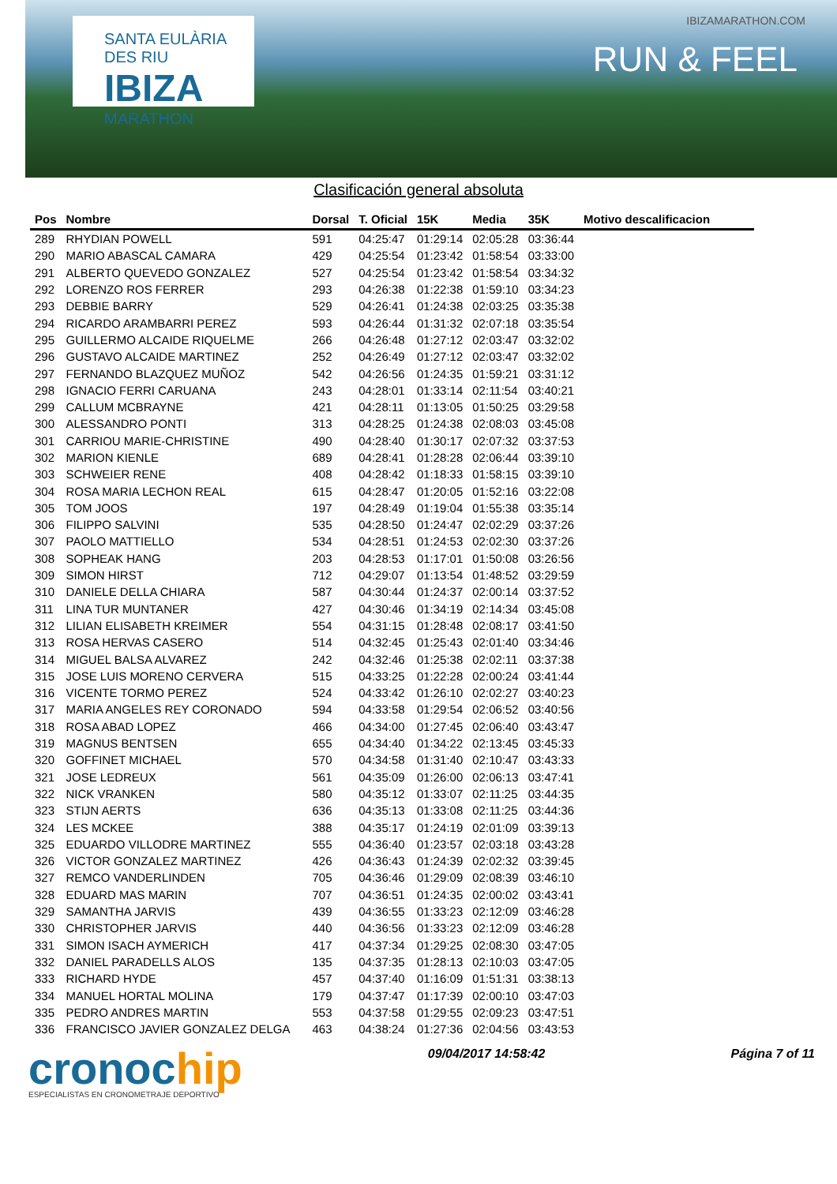SANTA EULÀRIA DES RIU
IBIZA
MARATHON
IBIZAMARATHON.COM
RUN & FEEL
Clasificación general absoluta
| Pos | Nombre | Dorsal | T. Oficial | 15K | Media | 35K | Motivo descalificacion |
| --- | --- | --- | --- | --- | --- | --- | --- |
| 289 | RHYDIAN POWELL | 591 | 04:25:47 | 01:29:14 | 02:05:28 | 03:36:44 | |
| 290 | MARIO ABASCAL CAMARA | 429 | 04:25:54 | 01:23:42 | 01:58:54 | 03:33:00 | |
| 291 | ALBERTO QUEVEDO GONZALEZ | 527 | 04:25:54 | 01:23:42 | 01:58:54 | 03:34:32 | |
| 292 | LORENZO ROS FERRER | 293 | 04:26:38 | 01:22:38 | 01:59:10 | 03:34:23 | |
| 293 | DEBBIE BARRY | 529 | 04:26:41 | 01:24:38 | 02:03:25 | 03:35:38 | |
| 294 | RICARDO ARAMBARRI PEREZ | 593 | 04:26:44 | 01:31:32 | 02:07:18 | 03:35:54 | |
| 295 | GUILLERMO ALCAIDE RIQUELME | 266 | 04:26:48 | 01:27:12 | 02:03:47 | 03:32:02 | |
| 296 | GUSTAVO ALCAIDE MARTINEZ | 252 | 04:26:49 | 01:27:12 | 02:03:47 | 03:32:02 | |
| 297 | FERNANDO BLAZQUEZ MUÑOZ | 542 | 04:26:56 | 01:24:35 | 01:59:21 | 03:31:12 | |
| 298 | IGNACIO FERRI CARUANA | 243 | 04:28:01 | 01:33:14 | 02:11:54 | 03:40:21 | |
| 299 | CALLUM MCBRAYNE | 421 | 04:28:11 | 01:13:05 | 01:50:25 | 03:29:58 | |
| 300 | ALESSANDRO PONTI | 313 | 04:28:25 | 01:24:38 | 02:08:03 | 03:45:08 | |
| 301 | CARRIOU MARIE-CHRISTINE | 490 | 04:28:40 | 01:30:17 | 02:07:32 | 03:37:53 | |
| 302 | MARION KIENLE | 689 | 04:28:41 | 01:28:28 | 02:06:44 | 03:39:10 | |
| 303 | SCHWEIER RENE | 408 | 04:28:42 | 01:18:33 | 01:58:15 | 03:39:10 | |
| 304 | ROSA MARIA LECHON REAL | 615 | 04:28:47 | 01:20:05 | 01:52:16 | 03:22:08 | |
| 305 | TOM JOOS | 197 | 04:28:49 | 01:19:04 | 01:55:38 | 03:35:14 | |
| 306 | FILIPPO SALVINI | 535 | 04:28:50 | 01:24:47 | 02:02:29 | 03:37:26 | |
| 307 | PAOLO MATTIELLO | 534 | 04:28:51 | 01:24:53 | 02:02:30 | 03:37:26 | |
| 308 | SOPHEAK HANG | 203 | 04:28:53 | 01:17:01 | 01:50:08 | 03:26:56 | |
| 309 | SIMON HIRST | 712 | 04:29:07 | 01:13:54 | 01:48:52 | 03:29:59 | |
| 310 | DANIELE DELLA CHIARA | 587 | 04:30:44 | 01:24:37 | 02:00:14 | 03:37:52 | |
| 311 | LINA TUR MUNTANER | 427 | 04:30:46 | 01:34:19 | 02:14:34 | 03:45:08 | |
| 312 | LILIAN ELISABETH KREIMER | 554 | 04:31:15 | 01:28:48 | 02:08:17 | 03:41:50 | |
| 313 | ROSA HERVAS CASERO | 514 | 04:32:45 | 01:25:43 | 02:01:40 | 03:34:46 | |
| 314 | MIGUEL BALSA ALVAREZ | 242 | 04:32:46 | 01:25:38 | 02:02:11 | 03:37:38 | |
| 315 | JOSE LUIS MORENO CERVERA | 515 | 04:33:25 | 01:22:28 | 02:00:24 | 03:41:44 | |
| 316 | VICENTE TORMO PEREZ | 524 | 04:33:42 | 01:26:10 | 02:02:27 | 03:40:23 | |
| 317 | MARIA ANGELES REY CORONADO | 594 | 04:33:58 | 01:29:54 | 02:06:52 | 03:40:56 | |
| 318 | ROSA ABAD LOPEZ | 466 | 04:34:00 | 01:27:45 | 02:06:40 | 03:43:47 | |
| 319 | MAGNUS BENTSEN | 655 | 04:34:40 | 01:34:22 | 02:13:45 | 03:45:33 | |
| 320 | GOFFINET MICHAEL | 570 | 04:34:58 | 01:31:40 | 02:10:47 | 03:43:33 | |
| 321 | JOSE LEDREUX | 561 | 04:35:09 | 01:26:00 | 02:06:13 | 03:47:41 | |
| 322 | NICK VRANKEN | 580 | 04:35:12 | 01:33:07 | 02:11:25 | 03:44:35 | |
| 323 | STIJN AERTS | 636 | 04:35:13 | 01:33:08 | 02:11:25 | 03:44:36 | |
| 324 | LES MCKEE | 388 | 04:35:17 | 01:24:19 | 02:01:09 | 03:39:13 | |
| 325 | EDUARDO VILLODRE MARTINEZ | 555 | 04:36:40 | 01:23:57 | 02:03:18 | 03:43:28 | |
| 326 | VICTOR GONZALEZ MARTINEZ | 426 | 04:36:43 | 01:24:39 | 02:02:32 | 03:39:45 | |
| 327 | REMCO VANDERLINDEN | 705 | 04:36:46 | 01:29:09 | 02:08:39 | 03:46:10 | |
| 328 | EDUARD MAS MARIN | 707 | 04:36:51 | 01:24:35 | 02:00:02 | 03:43:41 | |
| 329 | SAMANTHA JARVIS | 439 | 04:36:55 | 01:33:23 | 02:12:09 | 03:46:28 | |
| 330 | CHRISTOPHER JARVIS | 440 | 04:36:56 | 01:33:23 | 02:12:09 | 03:46:28 | |
| 331 | SIMON ISACH AYMERICH | 417 | 04:37:34 | 01:29:25 | 02:08:30 | 03:47:05 | |
| 332 | DANIEL PARADELLS ALOS | 135 | 04:37:35 | 01:28:13 | 02:10:03 | 03:47:05 | |
| 333 | RICHARD HYDE | 457 | 04:37:40 | 01:16:09 | 01:51:31 | 03:38:13 | |
| 334 | MANUEL HORTAL MOLINA | 179 | 04:37:47 | 01:17:39 | 02:00:10 | 03:47:03 | |
| 335 | PEDRO ANDRES MARTIN | 553 | 04:37:58 | 01:29:55 | 02:09:23 | 03:47:51 | |
| 336 | FRANCISCO JAVIER GONZALEZ DELGA | 463 | 04:38:24 | 01:27:36 | 02:04:56 | 03:43:53 | |
cronochip
ESPECIALISTAS EN CRONOMETRAJE DEPORTIVO
09/04/2017 14:58:42 Página 7 of 11